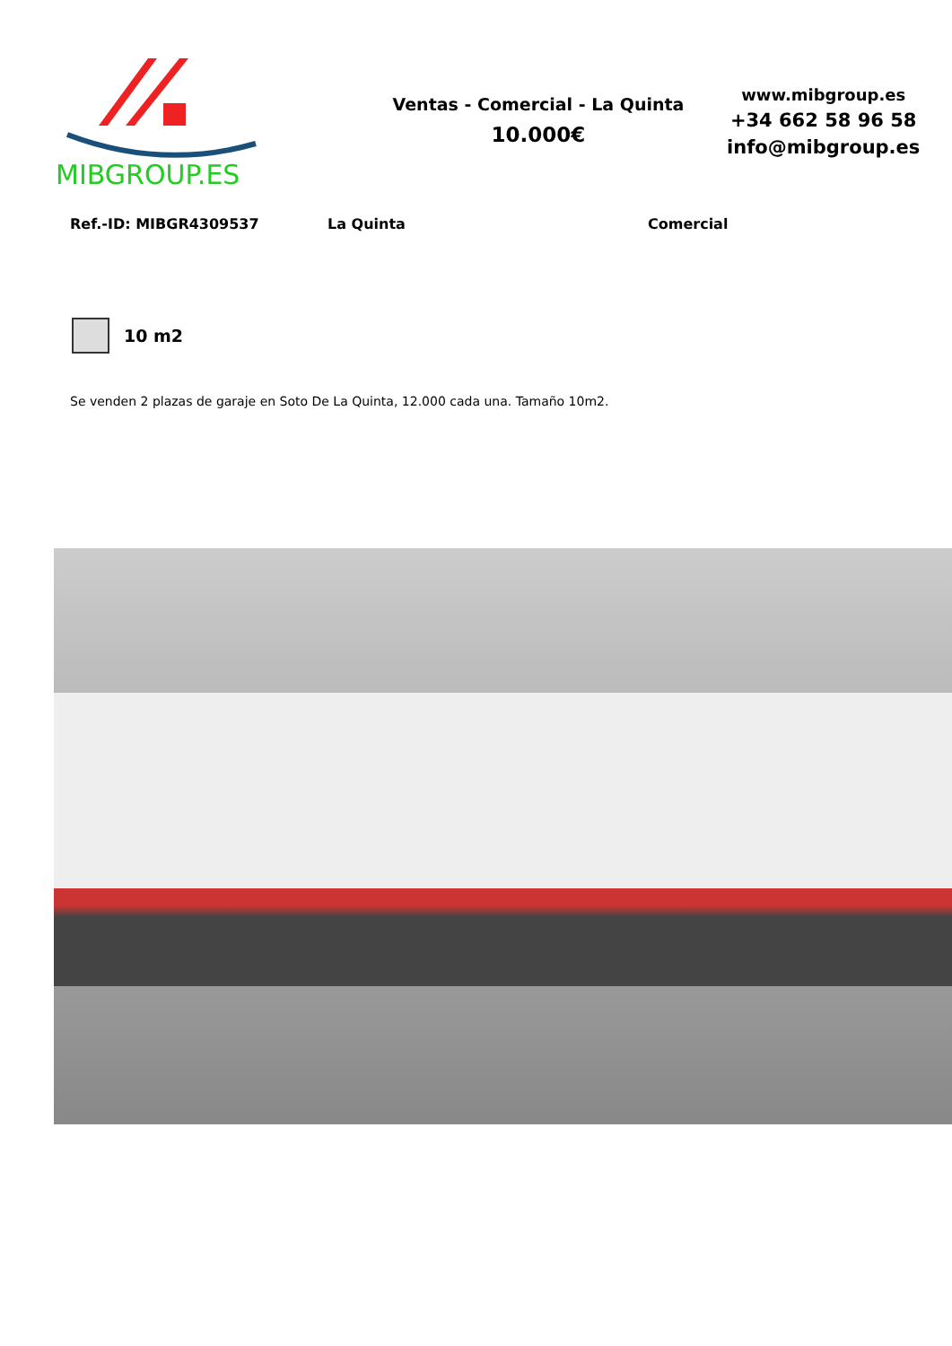MIBGROUP.ES
Ventas - Comercial - La Quinta
10.000€
www.mibgroup.es
+34 662 58 96 58
info@mibgroup.es
Ref.-ID: MIBGR4309537 La Quinta Comercial
10 m2
Se venden 2 plazas de garaje en Soto De La Quinta, 12.000 cada una. Tamaño 10m2.